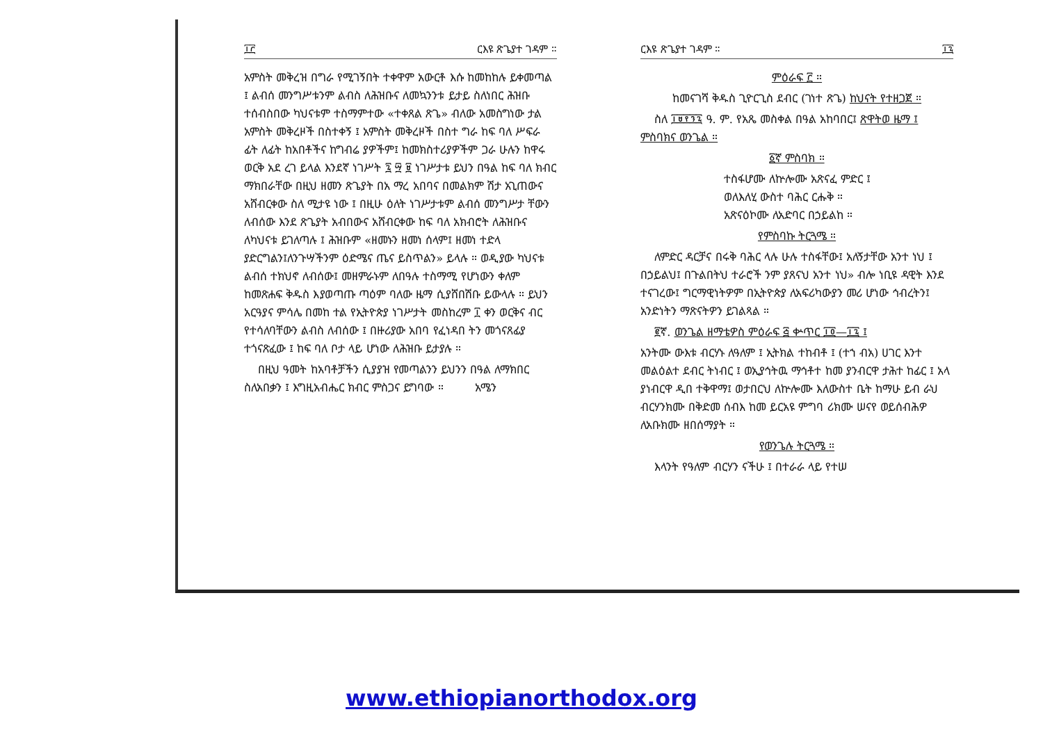፲፫ ርእዩ ጽጌያተ ገዳም ።
አምስት መቅረዝ በግራ የሚገኝበት ተቀዋም አውርቶ እሱ ከመከከሉ ይቀመጣል ፤ ልብሰ መንግሥቱንም ልብስ ለሕዝቡና ለመኳንንቱ ይታይ ስለነበር ሕዝቡ ተሰብስበው ካህናቱም ተስማምተው «ተቀጸል ጽጌ» ብለው አመስግነው ታል አምስት መቅረዞች በስተቀኝ ፤ አምስት መቅረዞች በስተ ግራ ከፍ ባለ ሥፍራ ፊት ለፊት ከአበቶችና ከግብሬ ያዎችም፤ ከመክስተሪያዎችም ጋራ ሁሉን ከዋሩ ወርቅ አደ ረገ ይላል እንደኛ ነገሥት ፯ ፵ ፱ ነገሥታቱ ይህን በዓል ከፍ ባለ ክብር ማክበራቸው በዚህ ዘመን ጽጌያት በአ ማረ አበባና በመልክም ሽታ አጊጠውና አሸብርቀው ስለ ሚታዩ ነው ፤ በዚሁ ዕለት ነገሥታቱም ልብሰ መንግሥታ ቸውን ለብሰው እንደ ጽጌያት አብበውና አሸብርቀው ከፍ ባለ አክብሮት ለሕዝቡና ለካህናቱ ይገለጣሉ ፤ ሕዝቡም «ዘመኑን ዘመነ ሰላም፤ ዘመነ ተድላ ያድርግልን፤ለንጉሣችንም ዕድሜና ጤና ይስጥልን» ይላሉ ። ወዲያው ካህናቱ ልብሰ ተክህኖ ለብሰው፤ መዘምራኑም ለበዓሉ ተስማሚ የሆነውን ቀለም ከመጽሐፍ ቅዱስ እያወጣጡ ጣዕም ባለው ዜማ ሲያሸበሽቡ ይውላሉ ። ይህን አርዓያና ምሳሌ በመከ ተል የኢትዮጵያ ነገሥታት መስከረም ፲ ቀን ወርቅና ብር የተሳለባቸውን ልብስ ለብሰው ፤ በዙሪያው አበባ የፈነዳበ ትን መጎናጸፊያ ተጎናጽፈው ፤ ከፍ ባለ ቦታ ላይ ሆነው ለሕዝቡ ይታያሉ ።
በዚህ ዓመት ከአባቶቻችን ሲያያዝ የመጣልንን ይህንን በዓል ለማክበር ስለአበቃን ፤ እግዚአብሔር ክብር ምስጋና ይግባው ። አሜን
ርእዩ ጽጌያተ ገዳም ። ፲፯
ምዕራፍ ፫ ።
ከመናገሻ ቅዱስ ጊዮርጊስ ደብር (ገነተ ጽጌ) ከህናት የተዘጋጀ ።
ስለ ፲፱፻፺፯ ዓ. ም. የአጼ መስቀል በዓል አከባበር፤ ጽዋትወ ዜማ ፤ ምስባክና ወንጌል ።
፩ኛ ምስባክ ።
ተስፋሆሙ ለኵሎሙ አጽናፈ ምድር ፤
ወለእለሂ ውስተ ባሕር ርሑቅ ።
አጽናዕኮሙ ለአድባር በኃይልከ ።
የምስባኩ ትርጓሜ ።
ለምድር ዳርቻና በሩቅ ባሕር ላሉ ሁሉ ተስፋቸው፤ አለኝታቸው አንተ ነህ ፤ በኃይልህ፤ በጉልበትህ ተራሮች ንም ያጸናህ አንተ ነህ» ብሎ ነቢዩ ዳዊት እንደ ተናገረው፤ ግርማዊነትዎም በኢትዮጵያ ለአፍሪካውያን መሪ ሆነው ኅብረትን፤ አንድነትን ማጽናትዎን ይገልጻል ።
፪ኛ. ወንጌል ዘማቴዎስ ምዕራፍ ፭ ቍጥር ፲፬—፲፯ ፤
አንትሙ ውእቱ ብርሃኑ ለዓለም ፤ ኢትክል ተከብቶ ፤ (ተኀ ብአ) ሀገር እንተ መልዕልተ ደብር ትነብር ፤ ወኢያኅትዉ ማኅቶተ ከመ ያንብርዋ ታሕተ ከፊር ፤ አላ ያነብርዋ ዲበ ተቅዋማ፤ ወታበርህ ለኵሎሙ እለውስተ ቤት ከማሁ ይብ ራህ ብርሃንክሙ በቅድመ ሰብእ ከመ ይርአዩ ምግባ ሪክሙ ሠናየ ወይሰብሕዎ ለአቡክሙ ዘበሰማያት ።
የወንጌሉ ትርጓሜ ።
እላንት የዓለም ብርሃን ናችሁ ፤ በተራራ ላይ የተሠ
www.ethiopianorthodox.org